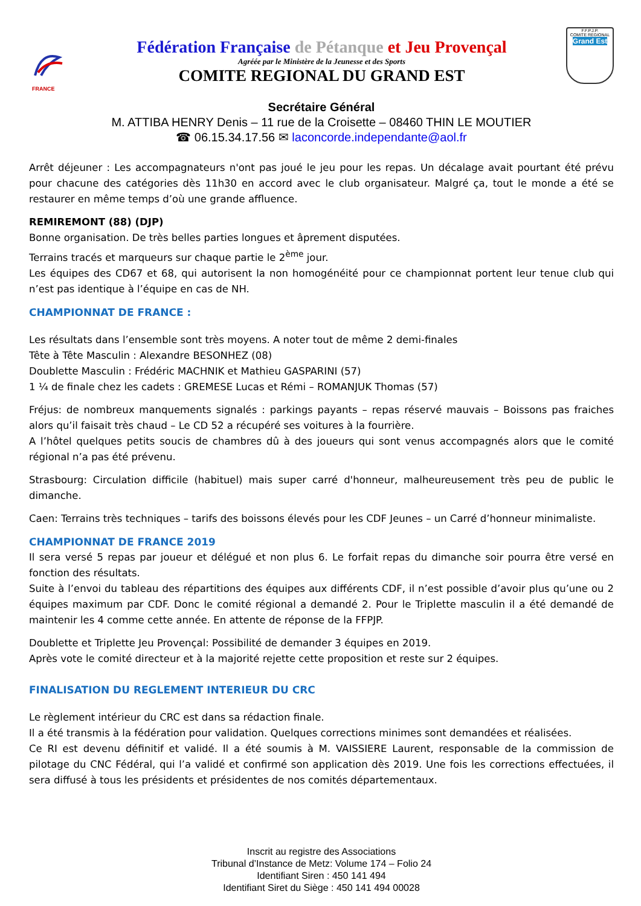FRANCE
Fédération Française de Pétanque et Jeu Provençal
Agréée par le Ministère de la Jeunesse et des Sports
COMITE REGIONAL DU GRAND EST
F.F.P.J.P.
COMITE REGIONAL
Grand Est
Secrétaire Général
M. ATTIBA HENRY Denis – 11 rue de la Croisette – 08460 THIN LE MOUTIER
☎ 06.15.34.17.56 ✉ laconcorde.independante@aol.fr
Arrêt déjeuner : Les accompagnateurs n'ont pas joué le jeu pour les repas. Un décalage avait pourtant été prévu pour chacune des catégories dès 11h30 en accord avec le club organisateur. Malgré ça, tout le monde a été se restaurer en même temps d’où une grande affluence.
REMIREMONT (88) (DJP)
Bonne organisation. De très belles parties longues et âprement disputées.
Terrains tracés et marqueurs sur chaque partie le 2<sup>ème</sup> jour.
Les équipes des CD67 et 68, qui autorisent la non homogénéité pour ce championnat portent leur tenue club qui n’est pas identique à l’équipe en cas de NH.
CHAMPIONNAT DE FRANCE :
Les résultats dans l’ensemble sont très moyens. A noter tout de même 2 demi-finales
Tête à Tête Masculin : Alexandre BESONHEZ (08)
Doublette Masculin : Frédéric MACHNIK et Mathieu GASPARINI (57)
1 ¼ de finale chez les cadets : GREMESE Lucas et Rémi – ROMANJUK Thomas (57)
Fréjus: de nombreux manquements signalés : parkings payants – repas réservé mauvais – Boissons pas fraiches alors qu’il faisait très chaud – Le CD 52 a récupéré ses voitures à la fourrière.
A l’hôtel quelques petits soucis de chambres dû à des joueurs qui sont venus accompagnés alors que le comité régional n’a pas été prévenu.
Strasbourg: Circulation difficile (habituel) mais super carré d'honneur, malheureusement très peu de public le dimanche.
Caen: Terrains très techniques – tarifs des boissons élevés pour les CDF Jeunes – un Carré d’honneur minimaliste.
CHAMPIONNAT DE FRANCE 2019
Il sera versé 5 repas par joueur et délégué et non plus 6. Le forfait repas du dimanche soir pourra être versé en fonction des résultats.
Suite à l’envoi du tableau des répartitions des équipes aux différents CDF, il n’est possible d’avoir plus qu’une ou 2 équipes maximum par CDF. Donc le comité régional a demandé 2. Pour le Triplette masculin il a été demandé de maintenir les 4 comme cette année. En attente de réponse de la FFPJP.
Doublette et Triplette Jeu Provençal: Possibilité de demander 3 équipes en 2019.
Après vote le comité directeur et à la majorité rejette cette proposition et reste sur 2 équipes.
FINALISATION DU REGLEMENT INTERIEUR DU CRC
Le règlement intérieur du CRC est dans sa rédaction finale.
Il a été transmis à la fédération pour validation. Quelques corrections minimes sont demandées et réalisées.
Ce RI est devenu définitif et validé. Il a été soumis à M. VAISSIERE Laurent, responsable de la commission de pilotage du CNC Fédéral, qui l’a validé et confirmé son application dès 2019. Une fois les corrections effectuées, il sera diffusé à tous les présidents et présidentes de nos comités départementaux.
Inscrit au registre des Associations
Tribunal d’Instance de Metz: Volume 174 – Folio 24
Identifiant Siren : 450 141 494
Identifiant Siret du Siège : 450 141 494 00028